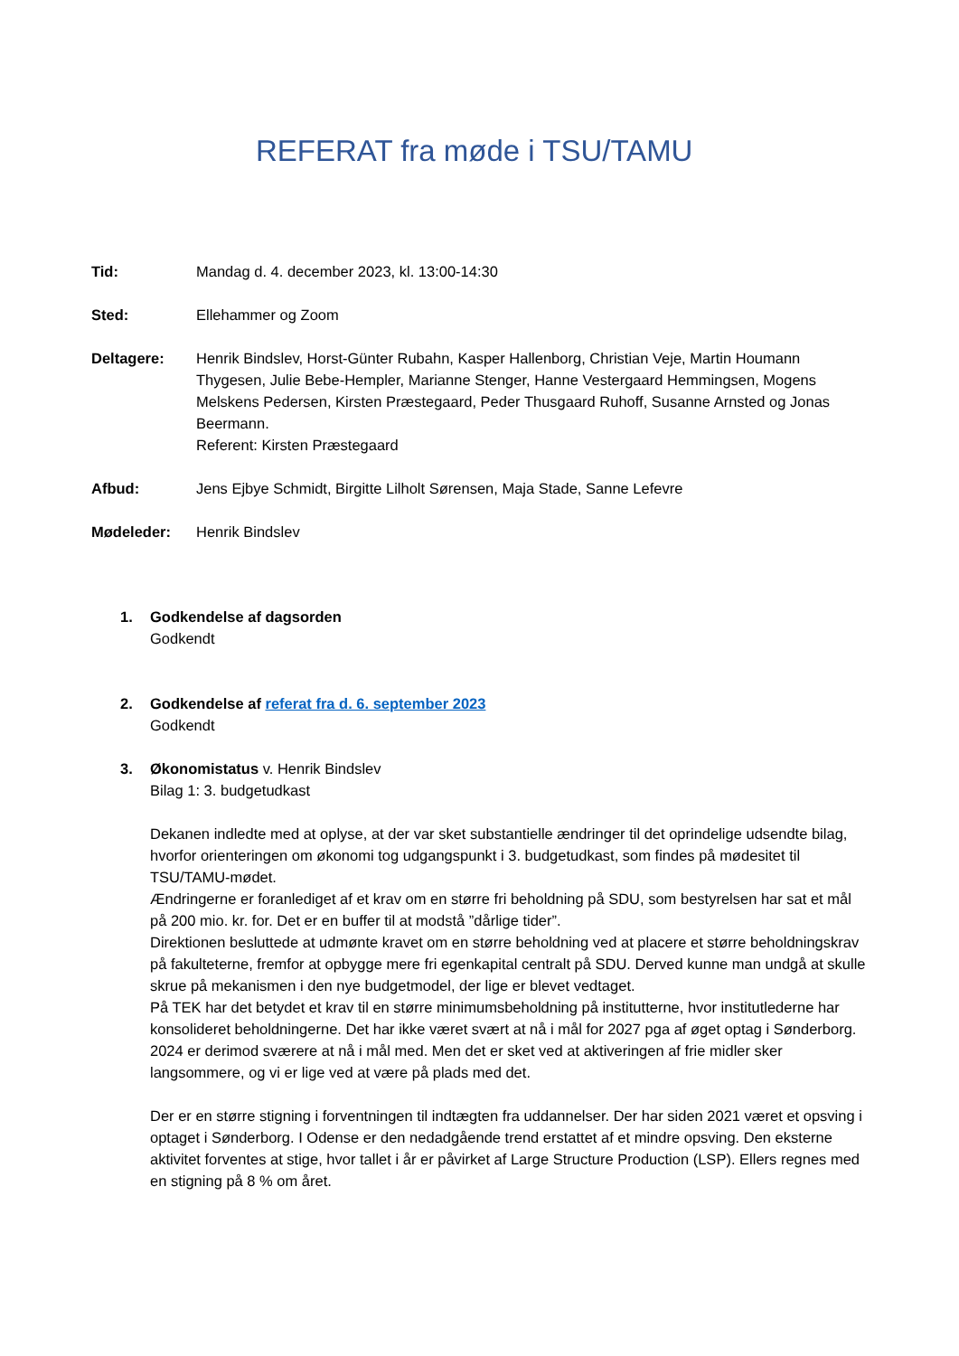REFERAT fra møde i TSU/TAMU
Tid: Mandag d. 4. december 2023, kl. 13:00-14:30
Sted: Ellehammer og Zoom
Deltagere: Henrik Bindslev, Horst-Günter Rubahn, Kasper Hallenborg, Christian Veje, Martin Houmann Thygesen, Julie Bebe-Hempler, Marianne Stenger, Hanne Vestergaard Hemmingsen, Mogens Melskens Pedersen, Kirsten Præstegaard, Peder Thusgaard Ruhoff, Susanne Arnsted og Jonas Beermann.
Referent: Kirsten Præstegaard
Afbud: Jens Ejbye Schmidt, Birgitte Lilholt Sørensen, Maja Stade, Sanne Lefevre
Mødeleder: Henrik Bindslev
1. Godkendelse af dagsorden
Godkendt
2. Godkendelse af referat fra d. 6. september 2023
Godkendt
3. Økonomistatus v. Henrik Bindslev
Bilag 1: 3. budgetudkast
Dekanen indledte med at oplyse, at der var sket substantielle ændringer til det oprindelige udsendte bilag, hvorfor orienteringen om økonomi tog udgangspunkt i 3. budgetudkast, som findes på mødesitet til TSU/TAMU-mødet.
Ændringerne er foranlediget af et krav om en større fri beholdning på SDU, som bestyrelsen har sat et mål på 200 mio. kr. for. Det er en buffer til at modstå ”dårlige tider”.
Direktionen besluttede at udmønte kravet om en større beholdning ved at placere et større beholdningskrav på fakulteterne, fremfor at opbygge mere fri egenkapital centralt på SDU. Derved kunne man undgå at skulle skrue på mekanismen i den nye budgetmodel, der lige er blevet vedtaget.
På TEK har det betydet et krav til en større minimumsbeholdning på institutterne, hvor institutlederne har konsolideret beholdningerne. Det har ikke været svært at nå i mål for 2027 pga af øget optag i Sønderborg. 2024 er derimod sværere at nå i mål med. Men det er sket ved at aktiveringen af frie midler sker langsommere, og vi er lige ved at være på plads med det.
Der er en større stigning i forventningen til indtægten fra uddannelser. Der har siden 2021 været et opsving i optaget i Sønderborg. I Odense er den nedadgående trend erstattet af et mindre opsving. Den eksterne aktivitet forventes at stige, hvor tallet i år er påvirket af Large Structure Production (LSP). Ellers regnes med en stigning på 8 % om året.